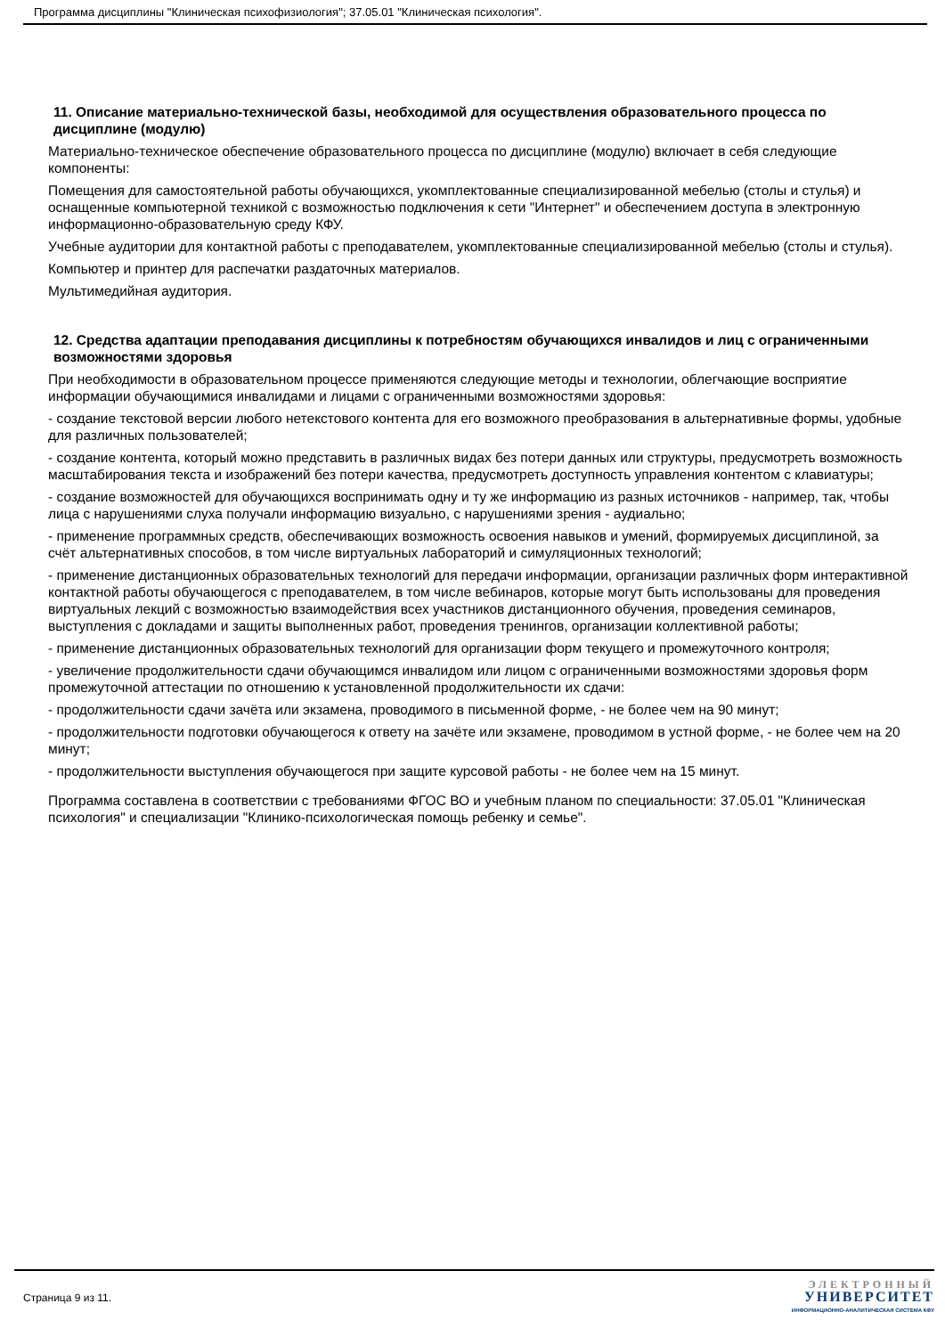Программа дисциплины "Клиническая психофизиология"; 37.05.01 "Клиническая психология".
11. Описание материально-технической базы, необходимой для осуществления образовательного процесса по дисциплине (модулю)
Материально-техническое обеспечение образовательного процесса по дисциплине (модулю) включает в себя следующие компоненты:
Помещения для самостоятельной работы обучающихся, укомплектованные специализированной мебелью (столы и стулья) и оснащенные компьютерной техникой с возможностью подключения к сети "Интернет" и обеспечением доступа в электронную информационно-образовательную среду КФУ.
Учебные аудитории для контактной работы с преподавателем, укомплектованные специализированной мебелью (столы и стулья).
Компьютер и принтер для распечатки раздаточных материалов.
Мультимедийная аудитория.
12. Средства адаптации преподавания дисциплины к потребностям обучающихся инвалидов и лиц с ограниченными возможностями здоровья
При необходимости в образовательном процессе применяются следующие методы и технологии, облегчающие восприятие информации обучающимися инвалидами и лицами с ограниченными возможностями здоровья:
- создание текстовой версии любого нетекстового контента для его возможного преобразования в альтернативные формы, удобные для различных пользователей;
- создание контента, который можно представить в различных видах без потери данных или структуры, предусмотреть возможность масштабирования текста и изображений без потери качества, предусмотреть доступность управления контентом с клавиатуры;
- создание возможностей для обучающихся воспринимать одну и ту же информацию из разных источников - например, так, чтобы лица с нарушениями слуха получали информацию визуально, с нарушениями зрения - аудиально;
- применение программных средств, обеспечивающих возможность освоения навыков и умений, формируемых дисциплиной, за счёт альтернативных способов, в том числе виртуальных лабораторий и симуляционных технологий;
- применение дистанционных образовательных технологий для передачи информации, организации различных форм интерактивной контактной работы обучающегося с преподавателем, в том числе вебинаров, которые могут быть использованы для проведения виртуальных лекций с возможностью взаимодействия всех участников дистанционного обучения, проведения семинаров, выступления с докладами и защиты выполненных работ, проведения тренингов, организации коллективной работы;
- применение дистанционных образовательных технологий для организации форм текущего и промежуточного контроля;
- увеличение продолжительности сдачи обучающимся инвалидом или лицом с ограниченными возможностями здоровья форм промежуточной аттестации по отношению к установленной продолжительности их сдачи:
- продолжительности сдачи зачёта или экзамена, проводимого в письменной форме, - не более чем на 90 минут;
- продолжительности подготовки обучающегося к ответу на зачёте или экзамене, проводимом в устной форме, - не более чем на 20 минут;
- продолжительности выступления обучающегося при защите курсовой работы - не более чем на 15 минут.
Программа составлена в соответствии с требованиями ФГОС ВО и учебным планом по специальности: 37.05.01 "Клиническая психология" и специализации "Клинико-психологическая помощь ребенку и семье".
Страница 9 из 11.
ЭЛЕКТРОННЫЙ
УНИВЕРСИТЕТ
ИНФОРМАЦИОННО-АНАЛИТИЧЕСКАЯ СИСТЕМА КФУ